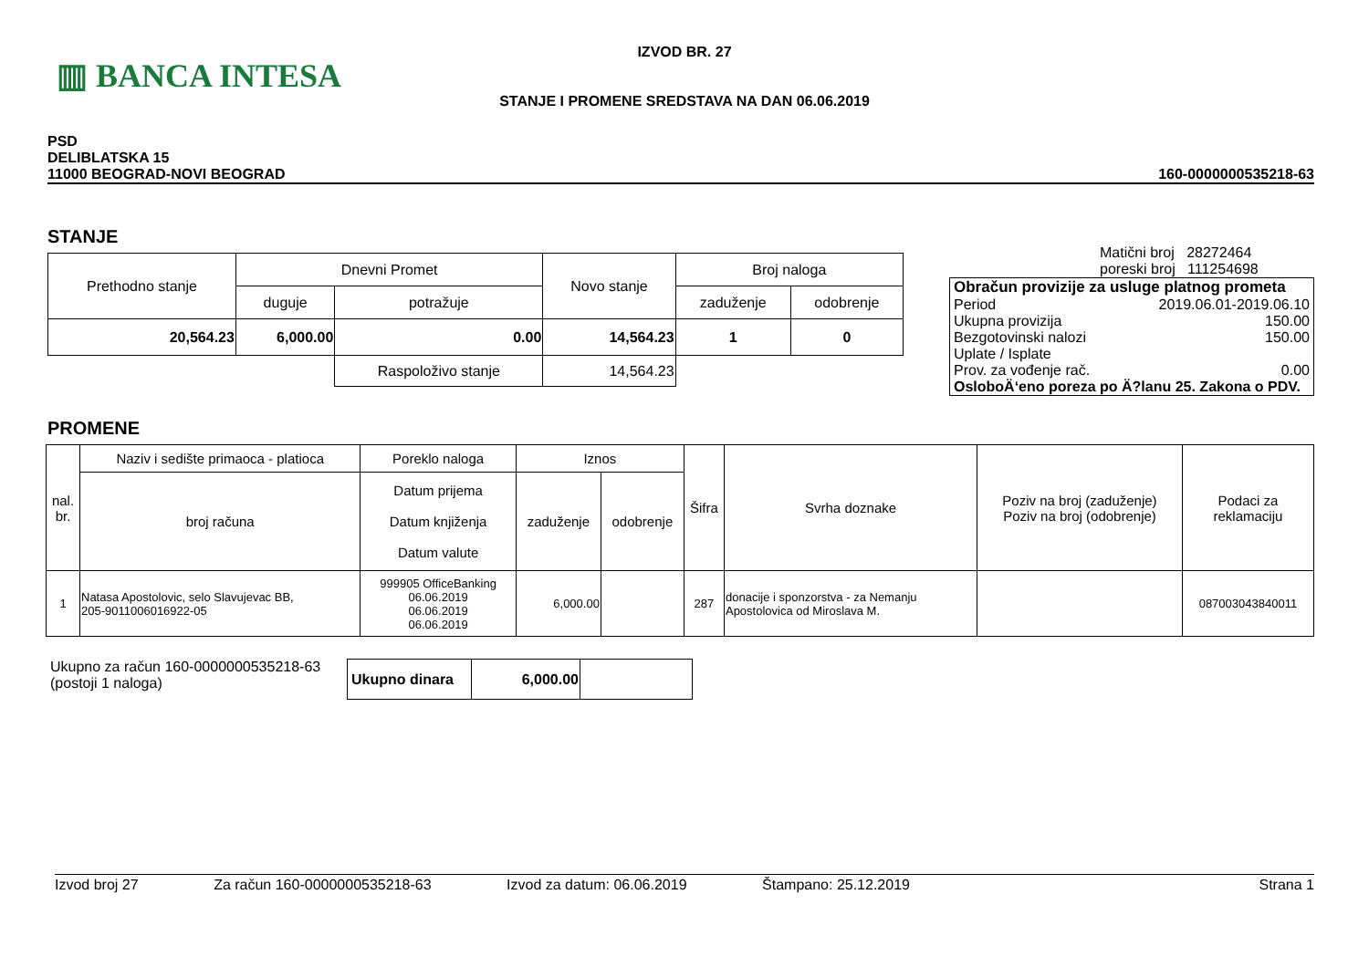▥ BANCA INTESA
IZVOD BR. 27
STANJE I PROMENE SREDSTAVA NA DAN 06.06.2019
PSD
DELIBLATSKA 15
11000 BEOGRAD-NOVI BEOGRAD
160-0000000535218-63
STANJE
| Prethodno stanje | Dnevni Promet | | Novo stanje | Broj naloga | |
| | duguje | potražuje | | zaduženje | odobrenje |
| 20,564.23 | 6,000.00 | 0.00 | 14,564.23 | 1 | 0 |
| | | Raspoloživo stanje | 14,564.23 | | |
Matični broj 28272464
poreski broj 111254698
Obračun provizije za usluge platnog prometa
Period 2019.06.01-2019.06.10
Ukupna provizija 150.00
Bezgotovinski nalozi 150.00
Uplate / Isplate
Prov. za vođenje rač. 0.00
OsloboÄ‘eno poreza po Ä?lanu 25. Zakona o PDV.
PROMENE
| nal. br. | Naziv i sedište primaoca - platioca | Poreklo naloga | Iznos | | Šifra | Svrha doznake | Poziv na broj (zaduženje) Poziv na broj (odobrenje) | Podaci za reklamaciju |
| | broj računa | Datum prijema Datum knjiženja Datum valute | zaduženje | odobrenje | | | | |
| 1 | Natasa Apostolovic, selo Slavujevac BB, 205-9011006016922-05 | 999905 OfficeBanking 06.06.2019 06.06.2019 06.06.2019 | 6,000.00 | | 287 | donacije i sponzorstva - za Nemanju Apostolovica od Miroslava M. | | 087003043840011 |
Ukupno za račun 160-0000000535218-63
(postoji 1 naloga)
| Ukupno dinara | 6,000.00 | |
Izvod broj 27 Za račun 160-0000000535218-63 Izvod za datum: 06.06.2019 Štampano: 25.12.2019 Strana 1